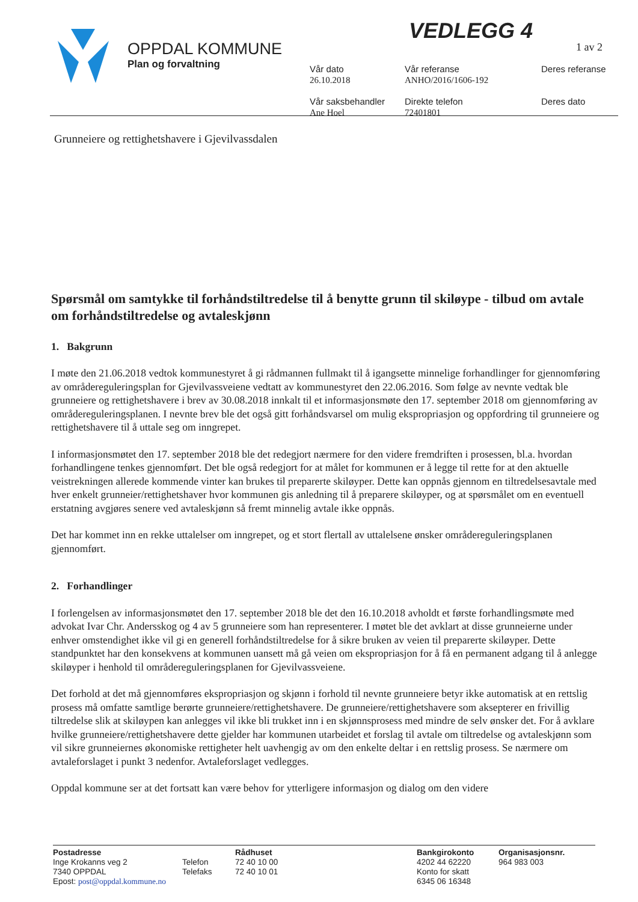OPPDAL KOMMUNE
Plan og forvaltning
VEDLEGG 4
1 av 2
Vår dato
26.10.2018
Vår saksbehandler
Ane Hoel
Vår referanse
ANHO/2016/1606-192
Direkte telefon
72401801
Deres referanse
Deres dato
Grunneiere og rettighetshavere i Gjevilvassdalen
Spørsmål om samtykke til forhåndstiltredelse til å benytte grunn til skiløype - tilbud om avtale om forhåndstiltredelse og avtaleskjønn
1. Bakgrunn
I møte den 21.06.2018 vedtok kommunestyret å gi rådmannen fullmakt til å igangsette minnelige forhandlinger for gjennomføring av områdereguleringsplan for Gjevilvassveiene vedtatt av kommunestyret den 22.06.2016. Som følge av nevnte vedtak ble grunneiere og rettighetshavere i brev av 30.08.2018 innkalt til et informasjonsmøte den 17. september 2018 om gjennomføring av områdereguleringsplanen. I nevnte brev ble det også gitt forhåndsvarsel om mulig ekspropriasjon og oppfordring til grunneiere og rettighetshavere til å uttale seg om inngrepet.
I informasjonsmøtet den 17. september 2018 ble det redegjort nærmere for den videre fremdriften i prosessen, bl.a. hvordan forhandlingene tenkes gjennomført. Det ble også redegjort for at målet for kommunen er å legge til rette for at den aktuelle veistrekningen allerede kommende vinter kan brukes til preparerte skiløyper. Dette kan oppnås gjennom en tiltredelsesavtale med hver enkelt grunneier/rettighetshaver hvor kommunen gis anledning til å preparere skiløyper, og at spørsmålet om en eventuell erstatning avgjøres senere ved avtaleskjønn så fremt minnelig avtale ikke oppnås.
Det har kommet inn en rekke uttalelser om inngrepet, og et stort flertall av uttalelsene ønsker områdereguleringsplanen gjennomført.
2. Forhandlinger
I forlengelsen av informasjonsmøtet den 17. september 2018 ble det den 16.10.2018 avholdt et første forhandlingsmøte med advokat Ivar Chr. Andersskog og 4 av 5 grunneiere som han representerer. I møtet ble det avklart at disse grunneierne under enhver omstendighet ikke vil gi en generell forhåndstiltredelse for å sikre bruken av veien til preparerte skiløyper. Dette standpunktet har den konsekvens at kommunen uansett må gå veien om ekspropriasjon for å få en permanent adgang til å anlegge skiløyper i henhold til områdereguleringsplanen for Gjevilvassveiene.
Det forhold at det må gjennomføres ekspropriasjon og skjønn i forhold til nevnte grunneiere betyr ikke automatisk at en rettslig prosess må omfatte samtlige berørte grunneiere/rettighetshavere. De grunneiere/rettighetshavere som aksepterer en frivillig tiltredelse slik at skiløypen kan anlegges vil ikke bli trukket inn i en skjønnsprosess med mindre de selv ønsker det. For å avklare hvilke grunneiere/rettighetshavere dette gjelder har kommunen utarbeidet et forslag til avtale om tiltredelse og avtaleskjønn som vil sikre grunneiernes økonomiske rettigheter helt uavhengig av om den enkelte deltar i en rettslig prosess. Se nærmere om avtaleforslaget i punkt 3 nedenfor. Avtaleforslaget vedlegges.
Oppdal kommune ser at det fortsatt kan være behov for ytterligere informasjon og dialog om den videre
Postadresse
Inge Krokanns veg 2
7340 OPPDAL
Epost: post@oppdal.kommune.no
Telefon
Telefaks
Rådhuset
72 40 10 00
72 40 10 01
Bankgirokonto
4202 44 62220
Konto for skatt
6345 06 16348
Organisasjonsnr.
964 983 003